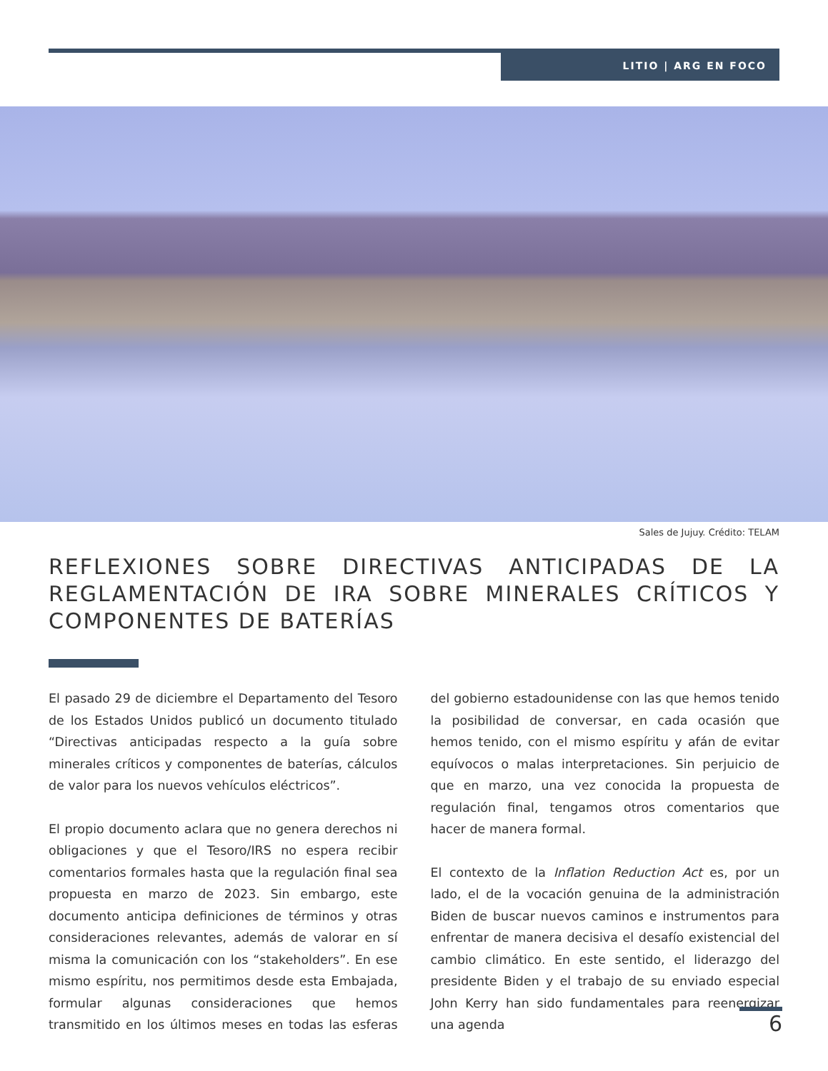LITIO | ARG EN FOCO
Sales de Jujuy. Crédito: TELAM
REFLEXIONES SOBRE DIRECTIVAS ANTICIPADAS DE LA REGLAMENTACIÓN DE IRA SOBRE MINERALES CRÍTICOS Y COMPONENTES DE BATERÍAS
El pasado 29 de diciembre el Departamento del Tesoro de los Estados Unidos publicó un documento titulado “Directivas anticipadas respecto a la guía sobre minerales críticos y componentes de baterías, cálculos de valor para los nuevos vehículos eléctricos”.
El propio documento aclara que no genera derechos ni obligaciones y que el Tesoro/IRS no espera recibir comentarios formales hasta que la regulación final sea propuesta en marzo de 2023. Sin embargo, este documento anticipa definiciones de términos y otras consideraciones relevantes, además de valorar en sí misma la comunicación con los “stakeholders”. En ese mismo espíritu, nos permitimos desde esta Embajada, formular algunas consideraciones que hemos transmitido en los últimos meses en todas las esferas del gobierno estadounidense con las que hemos tenido la posibilidad de conversar, en cada ocasión que hemos tenido, con el mismo espíritu y afán de evitar equívocos o malas interpretaciones. Sin perjuicio de que en marzo, una vez conocida la propuesta de regulación final, tengamos otros comentarios que hacer de manera formal.
El contexto de la Inflation Reduction Act es, por un lado, el de la vocación genuina de la administración Biden de buscar nuevos caminos e instrumentos para enfrentar de manera decisiva el desafío existencial del cambio climático. En este sentido, el liderazgo del presidente Biden y el trabajo de su enviado especial John Kerry han sido fundamentales para reenergizar una agenda
6